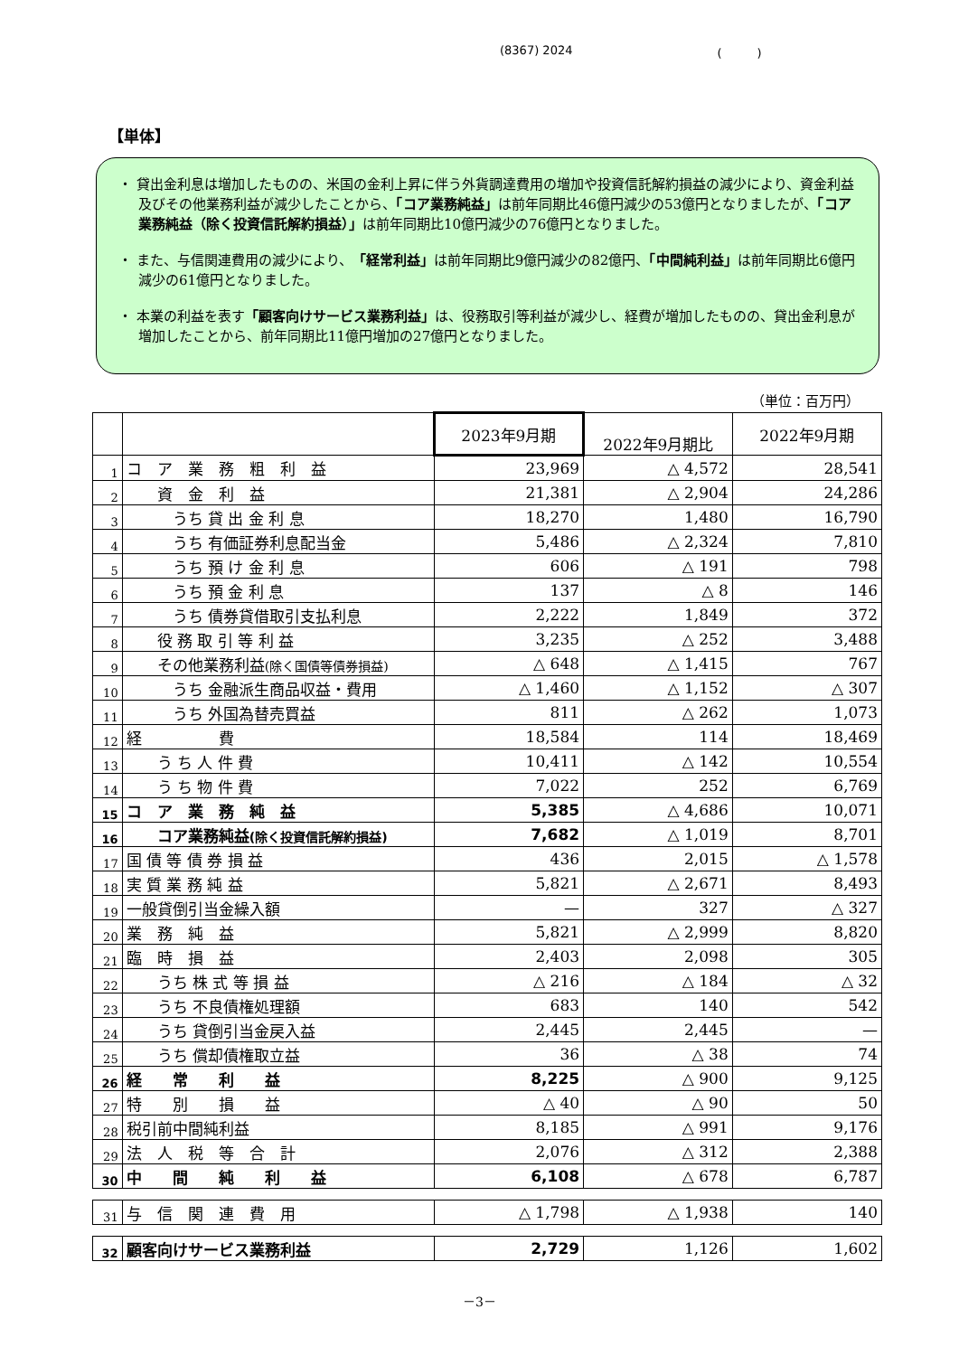(8367) 2024 (　　　)
【単体】
・ 貸出金利息は増加したものの、米国の金利上昇に伴う外貨調達費用の増加や投資信託解約損益の減少により、資金利益及びその他業務利益が減少したことから、「コア業務純益」は前年同期比46億円減少の53億円となりましたが、「コア業務純益（除く投資信託解約損益）」は前年同期比10億円減少の76億円となりました。
・ また、与信関連費用の減少により、「経常利益」は前年同期比9億円減少の82億円、「中間純利益」は前年同期比6億円減少の61億円となりました。
・ 本業の利益を表す「顧客向けサービス業務利益」は、役務取引等利益が減少し、経費が増加したものの、貸出金利息が増加したことから、前年同期比11億円増加の27億円となりました。
（単位：百万円）
| | | 2023年9月期 | 2022年9月期比 | 2022年9月期 |
| --- | --- | --- | --- | --- |
| 1 | コ ア 業 務 粗 利 益 | 23,969 | △ 4,572 | 28,541 |
| 2 | 資 金 利 益 | 21,381 | △ 2,904 | 24,286 |
| 3 | うち 貸 出 金 利 息 | 18,270 | 1,480 | 16,790 |
| 4 | うち 有価証券利息配当金 | 5,486 | △ 2,324 | 7,810 |
| 5 | うち 預 け 金 利 息 | 606 | △ 191 | 798 |
| 6 | うち 預 金 利 息 | 137 | △ 8 | 146 |
| 7 | うち 債券貸借取引支払利息 | 2,222 | 1,849 | 372 |
| 8 | 役 務 取 引 等 利 益 | 3,235 | △ 252 | 3,488 |
| 9 | その他業務利益 (除く国債等債券損益) | △ 648 | △ 1,415 | 767 |
| 10 | うち 金融派生商品収益・費用 | △ 1,460 | △ 1,152 | △ 307 |
| 11 | うち 外国為替売買益 | 811 | △ 262 | 1,073 |
| 12 | 経 費 | 18,584 | 114 | 18,469 |
| 13 | う ち 人 件 費 | 10,411 | △ 142 | 10,554 |
| 14 | う ち 物 件 費 | 7,022 | 252 | 6,769 |
| 15 | コ ア 業 務 純 益 | 5,385 | △ 4,686 | 10,071 |
| 16 | コア業務純益 (除く投資信託解約損益) | 7,682 | △ 1,019 | 8,701 |
| 17 | 国 債 等 債 券 損 益 | 436 | 2,015 | △ 1,578 |
| 18 | 実 質 業 務 純 益 | 5,821 | △ 2,671 | 8,493 |
| 19 | 一般貸倒引当金繰入額 | — | 327 | △ 327 |
| 20 | 業 務 純 益 | 5,821 | △ 2,999 | 8,820 |
| 21 | 臨 時 損 益 | 2,403 | 2,098 | 305 |
| 22 | うち 株 式 等 損 益 | △ 216 | △ 184 | △ 32 |
| 23 | うち 不良債権処理額 | 683 | 140 | 542 |
| 24 | うち 貸倒引当金戻入益 | 2,445 | 2,445 | — |
| 25 | うち 償却債権取立益 | 36 | △ 38 | 74 |
| 26 | 経 常 利 益 | 8,225 | △ 900 | 9,125 |
| 27 | 特 別 損 益 | △ 40 | △ 90 | 50 |
| 28 | 税引前中間純利益 | 8,185 | △ 991 | 9,176 |
| 29 | 法 人 税 等 合 計 | 2,076 | △ 312 | 2,388 |
| 30 | 中 間 純 利 益 | 6,108 | △ 678 | 6,787 |
| 31 | 与 信 関 連 費 用 | △ 1,798 | △ 1,938 | 140 |
| 32 | 顧客向けサービス業務利益 | 2,729 | 1,126 | 1,602 |
－3－